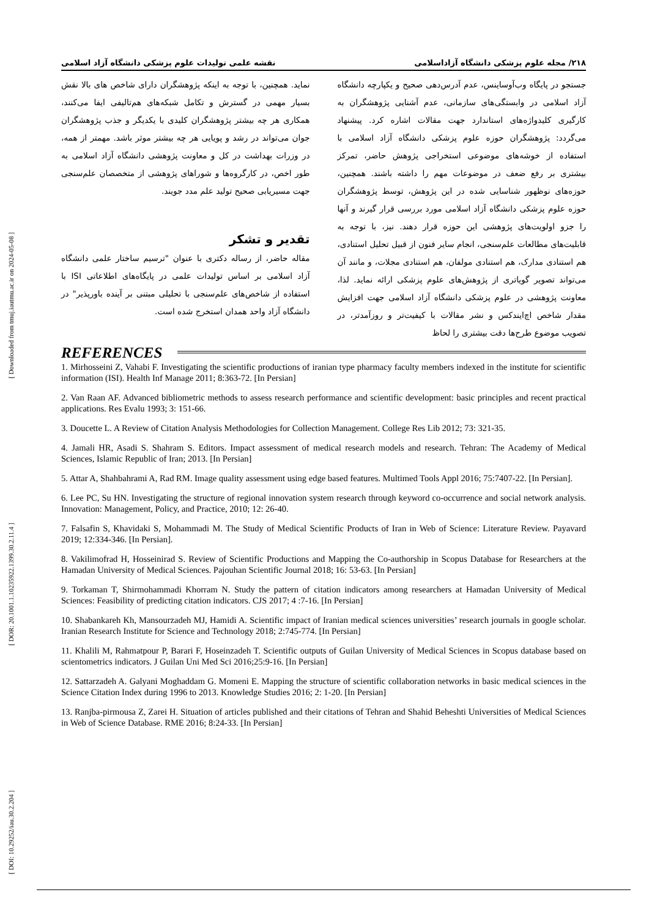[ DOI: 10.29252/iau.30.2.204 ] [ DOR: 20.1001.1.10235922.1399.30.2.11.4 ] [ Downloaded from tmuj.iautmu.ac.ir on 2024-05-08 ]
۲۱۸/ مجله علوم پزشکی دانشگاه آزاداسلامی نقشه علمی تولیدات علوم پزشکی دانشگاه آزاد اسلامی
جستجو در پایگاه وب‌آوساینس، عدم آدرس‌دهی صحیح و یکپارچه دانشگاه آزاد اسلامی در وابستگی‌های سازمانی، عدم آشنایی پژوهشگران به کارگیری کلیدواژه‌های استاندارد جهت مقالات اشاره کرد. پیشنهاد می‌گردد: پژوهشگران حوزه علوم پزشکی دانشگاه آزاد اسلامی با استفاده از خوشه‌های موضوعی استخراجی پژوهش حاضر، تمرکز بیشتری بر رفع ضعف در موضوعات مهم را داشته باشند. همچنین، حوزه‌های نوظهور شناسایی شده در این پژوهش، توسط پژوهشگران حوزه علوم پزشکی دانشگاه آزاد اسلامی مورد بررسی قرار گیرند و آنها را جزو اولویت‌های پژوهشی این حوزه قرار دهند. نیز، با توجه به قابلیت‌های مطالعات علم‌سنجی، انجام سایر فنون از قبیل تحلیل استنادی، هم استنادی مدارک، هم استنادی مولفان، هم استنادی مجلات، و مانند آن می‌تواند تصویر گویاتری از پژوهش‌های علوم پزشکی ارائه نماید. لذا، معاونت پژوهشی در علوم پزشکی دانشگاه آزاد اسلامی جهت افزایش مقدار شاخص اچ‌ایندکس و نشر مقالات با کیفیت‌تر و روزآمدتر، در تصویب موضوع طرح‌ها دقت بیشتری را لحاظ
نماید. همچنین، با توجه به اینکه پژوهشگران دارای شاخص های بالا نقش بسیار مهمی در گسترش و تکامل شبکه‌های هم‌تالیفی ایفا می‌کنند، همکاری هر چه بیشتر پژوهشگران کلیدی با یکدیگر و جذب پژوهشگران جوان می‌تواند در رشد و پویایی هر چه بیشتر موثر باشد. مهمتر از همه، در وزرات بهداشت در کل و معاونت پژوهشی دانشگاه آزاد اسلامی به طور اخص، در کارگروه‌ها و شوراهای پژوهشی از متخصصان علم‌سنجی جهت مسیریابی صحیح تولید علم مدد جویند.
تقدیر و تشکر
مقاله حاضر، از رساله دکتری با عنوان "ترسیم ساختار علمی دانشگاه آزاد اسلامی بر اساس تولیدات علمی در پایگاه‌های اطلاعاتی ISI با استفاده از شاخص‌های علم‌سنجی با تحلیلی مبتنی بر آینده باورپذیر" در دانشگاه آزاد واحد همدان استخرج شده است.
REFERENCES
1. Mirhosseini Z, Vahabi F. Investigating the scientific productions of iranian type pharmacy faculty members indexed in the institute for scientific information (ISI). Health Inf Manage 2011; 8:363-72. [In Persian]
2. Van Raan AF. Advanced bibliometric methods to assess research performance and scientific development: basic principles and recent practical applications. Res Evalu 1993; 3: 151-66.
3. Doucette L. A Review of Citation Analysis Methodologies for Collection Management. College Res Lib 2012; 73: 321-35.
4. Jamali HR, Asadi S. Shahram S. Editors. Impact assessment of medical research models and research. Tehran: The Academy of Medical Sciences, Islamic Republic of Iran; 2013. [In Persian]
5. Attar A, Shahbahrami A, Rad RM. Image quality assessment using edge based features. Multimed Tools Appl 2016; 75:7407-22. [In Persian].
6. Lee PC, Su HN. Investigating the structure of regional innovation system research through keyword co-occurrence and social network analysis. Innovation: Management, Policy, and Practice, 2010; 12: 26-40.
7. Falsafin S, Khavidaki S, Mohammadi M. The Study of Medical Scientific Products of Iran in Web of Science: Literature Review. Payavard 2019; 12:334-346. [In Persian].
8. Vakilimofrad H, Hosseinirad S. Review of Scientific Productions and Mapping the Co-authorship in Scopus Database for Researchers at the Hamadan University of Medical Sciences. Pajouhan Scientific Journal 2018; 16: 53-63. [In Persian]
9. Torkaman T, Shirmohammadi Khorram N. Study the pattern of citation indicators among researchers at Hamadan University of Medical Sciences: Feasibility of predicting citation indicators. CJS 2017; 4 :7-16. [In Persian]
10. Shabankareh Kh, Mansourzadeh MJ, Hamidi A. Scientific impact of Iranian medical sciences universities’ research journals in google scholar. Iranian Research Institute for Science and Technology 2018; 2:745-774. [In Persian]
11. Khalili M, Rahmatpour P, Barari F, Hoseinzadeh T. Scientific outputs of Guilan University of Medical Sciences in Scopus database based on scientometrics indicators. J Guilan Uni Med Sci 2016;25:9-16. [In Persian]
12. Sattarzadeh A. Galyani Moghaddam G. Momeni E. Mapping the structure of scientific collaboration networks in basic medical sciences in the Science Citation Index during 1996 to 2013. Knowledge Studies 2016; 2: 1-20. [In Persian]
13. Ranjba-pirmousa Z, Zarei H. Situation of articles published and their citations of Tehran and Shahid Beheshti Universities of Medical Sciences in Web of Science Database. RME 2016; 8:24-33. [In Persian]